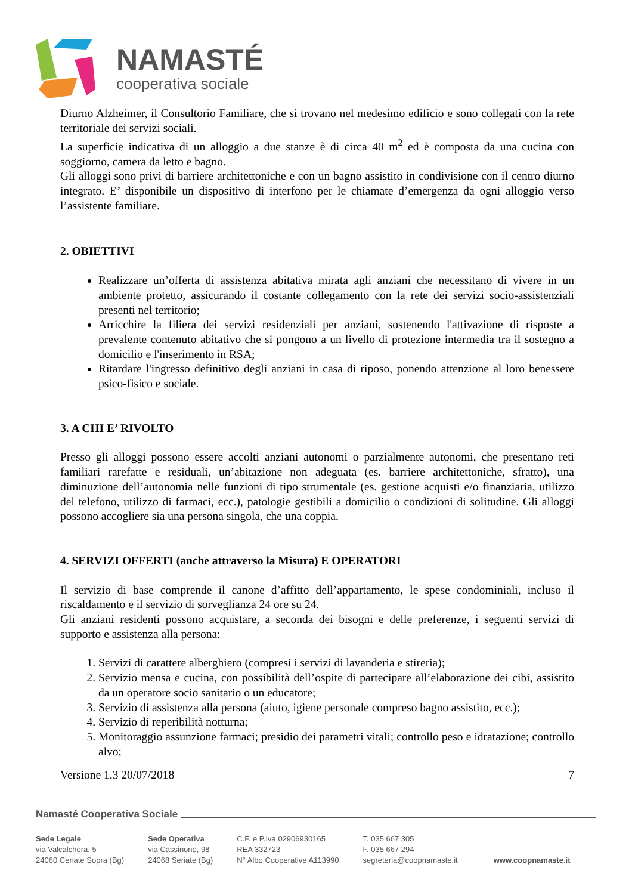NAMASTÉ
cooperativa sociale
Diurno Alzheimer, il Consultorio Familiare, che si trovano nel medesimo edificio e sono collegati con la rete territoriale dei servizi sociali.
La superficie indicativa di un alloggio a due stanze è di circa 40 m<sup>2</sup> ed è composta da una cucina con soggiorno, camera da letto e bagno.
Gli alloggi sono privi di barriere architettoniche e con un bagno assistito in condivisione con il centro diurno integrato. E’ disponibile un dispositivo di interfono per le chiamate d’emergenza da ogni alloggio verso l’assistente familiare.
2. OBIETTIVI
Realizzare un’offerta di assistenza abitativa mirata agli anziani che necessitano di vivere in un ambiente protetto, assicurando il costante collegamento con la rete dei servizi socio-assistenziali presenti nel territorio;
Arricchire la filiera dei servizi residenziali per anziani, sostenendo l'attivazione di risposte a prevalente contenuto abitativo che si pongono a un livello di protezione intermedia tra il sostegno a domicilio e l'inserimento in RSA;
Ritardare l'ingresso definitivo degli anziani in casa di riposo, ponendo attenzione al loro benessere psico-fisico e sociale.
3. A CHI E’ RIVOLTO
Presso gli alloggi possono essere accolti anziani autonomi o parzialmente autonomi, che presentano reti familiari rarefatte e residuali, un’abitazione non adeguata (es. barriere architettoniche, sfratto), una diminuzione dell’autonomia nelle funzioni di tipo strumentale (es. gestione acquisti e/o finanziaria, utilizzo del telefono, utilizzo di farmaci, ecc.), patologie gestibili a domicilio o condizioni di solitudine. Gli alloggi possono accogliere sia una persona singola, che una coppia.
4. SERVIZI OFFERTI (anche attraverso la Misura) E OPERATORI
Il servizio di base comprende il canone d’affitto dell’appartamento, le spese condominiali, incluso il riscaldamento e il servizio di sorveglianza 24 ore su 24.
Gli anziani residenti possono acquistare, a seconda dei bisogni e delle preferenze, i seguenti servizi di supporto e assistenza alla persona:
1. Servizi di carattere alberghiero (compresi i servizi di lavanderia e stireria);
2. Servizio mensa e cucina, con possibilità dell’ospite di partecipare all’elaborazione dei cibi, assistito da un operatore socio sanitario o un educatore;
3. Servizio di assistenza alla persona (aiuto, igiene personale compreso bagno assistito, ecc.);
4. Servizio di reperibilità notturna;
5. Monitoraggio assunzione farmaci; presidio dei parametri vitali; controllo peso e idratazione; controllo alvo;
Versione 1.3 20/07/2018 7
Namasté Cooperativa Sociale
Sede Legale
via Valcalchera, 5
24060 Cenate Sopra (Bg)
Sede Operativa
via Cassinone, 98
24068 Seriate (Bg)
C.F. e P.Iva 02906930165
REA 332723
N° Albo Cooperative A113990
T. 035 667 305
F. 035 667 294
segreteria@coopnamaste.it
www.coopnamaste.it